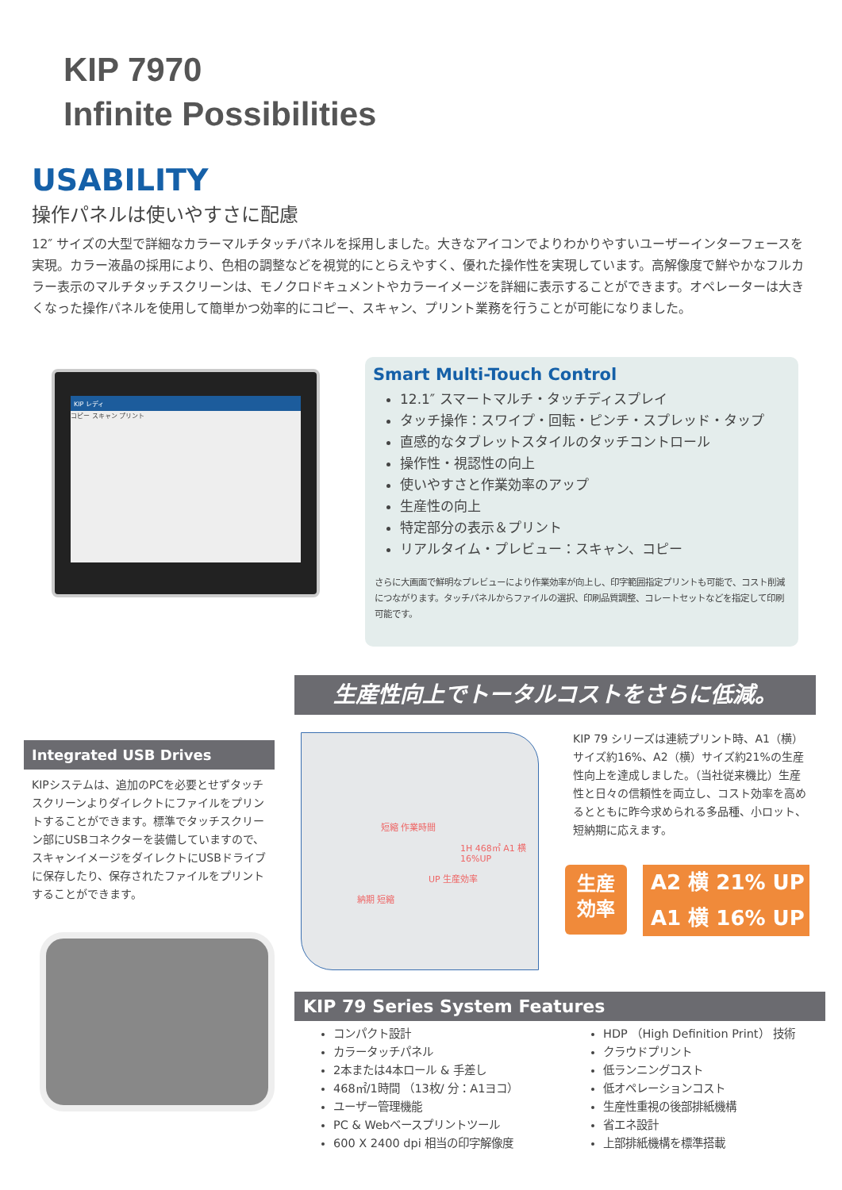KIP 7970
Infinite Possibilities
USABILITY
操作パネルは使いやすさに配慮
12″ サイズの大型で詳細なカラーマルチタッチパネルを採用しました。大きなアイコンでよりわかりやすいユーザーインターフェースを実現。カラー液晶の採用により、色相の調整などを視覚的にとらえやすく、優れた操作性を実現しています。高解像度で鮮やかなフルカラー表示のマルチタッチスクリーンは、モノクロドキュメントやカラーイメージを詳細に表示することができます。オペレーターは大きくなった操作パネルを使用して簡単かつ効率的にコピー、スキャン、プリント業務を行うことが可能になりました。
KIP レディ
コピー スキャン プリント
Smart Multi-Touch Control
12.1″ スマートマルチ・タッチディスプレイ
タッチ操作：スワイプ・回転・ピンチ・スプレッド・タップ
直感的なタブレットスタイルのタッチコントロール
操作性・視認性の向上
使いやすさと作業効率のアップ
生産性の向上
特定部分の表示＆プリント
リアルタイム・プレビュー：スキャン、コピー
さらに大画面で鮮明なプレビューにより作業効率が向上し、印字範囲指定プリントも可能で、コスト削減につながります。タッチパネルからファイルの選択、印刷品質調整、コレートセットなどを指定して印刷可能です。
生産性向上でトータルコストをさらに低減。
Integrated USB Drives
KIPシステムは、追加のPCを必要とせずタッチスクリーンよりダイレクトにファイルをプリントすることができます。標準でタッチスクリーン部にUSBコネクターを装備していますので、スキャンイメージをダイレクトにUSBドライブに保存したり、保存されたファイルをプリントすることができます。
短縮 作業時間
1H 468㎡ A1 横 16%UP
UP 生産効率
納期 短縮
KIP 79 シリーズは連続プリント時、A1（横）サイズ約16%、A2（横）サイズ約21%の生産性向上を達成しました。（当社従来機比）生産性と日々の信頼性を両立し、コスト効率を高めるとともに昨今求められる多品種、小ロット、短納期に応えます。
生産
効率
A2 横 21% UP
A1 横 16% UP
KIP 79 Series System Features
コンパクト設計
カラータッチパネル
2本または4本ロール & 手差し
468㎡/1時間 （13枚/ 分：A1ヨコ）
ユーザー管理機能
PC & Webベースプリントツール
600 X 2400 dpi 相当の印字解像度
HDP （High Definition Print） 技術
クラウドプリント
低ランニングコスト
低オペレーションコスト
生産性重視の後部排紙機構
省エネ設計
上部排紙機構を標準搭載